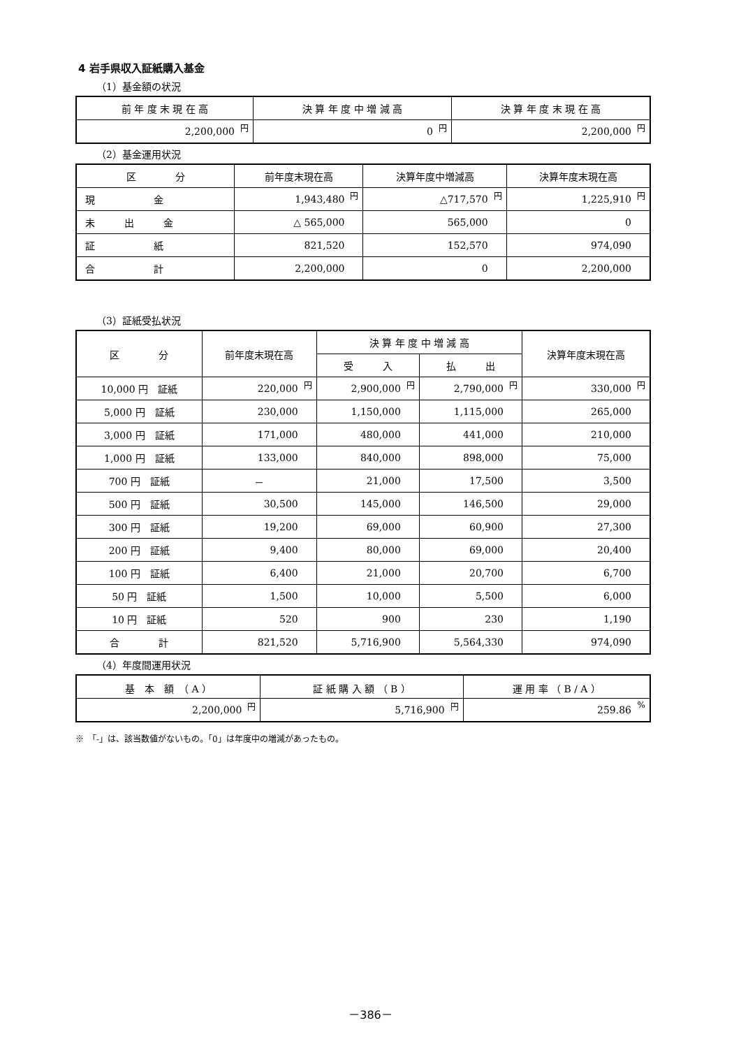4 岩手県収入証紙購入基金
（1）基金額の状況
| 前 年 度 末 現 在 高 | 決 算 年 度 中 増 減 高 | 決 算 年 度 末 現 在 高 |
| --- | --- | --- |
| 2,200,000 円 | 0 円 | 2,200,000 円 |
（2）基金運用状況
| 区 分 | 前年度末現在高 | 決算年度中増減高 | 決算年度末現在高 |
| --- | --- | --- | --- |
| 現 金 | 1,943,480 円 | △717,570 円 | 1,225,910 円 |
| 未 出 金 | △ 565,000 | 565,000 | 0 |
| 証 紙 | 821,520 | 152,570 | 974,090 |
| 合 計 | 2,200,000 | 0 | 2,200,000 |
（3）証紙受払状況
| 区 分 | 前年度末現在高 | 決 算 年 度 中 増 減 高 | | 決算年度末現在高 |
| --- | --- | --- | --- | --- |
| | | 受 入 | 払 出 | |
| 10,000 円 証紙 | 220,000 円 | 2,900,000 円 | 2,790,000 円 | 330,000 円 |
| 5,000 円 証紙 | 230,000 | 1,150,000 | 1,115,000 | 265,000 |
| 3,000 円 証紙 | 171,000 | 480,000 | 441,000 | 210,000 |
| 1,000 円 証紙 | 133,000 | 840,000 | 898,000 | 75,000 |
| 700 円 証紙 | － | 21,000 | 17,500 | 3,500 |
| 500 円 証紙 | 30,500 | 145,000 | 146,500 | 29,000 |
| 300 円 証紙 | 19,200 | 69,000 | 60,900 | 27,300 |
| 200 円 証紙 | 9,400 | 80,000 | 69,000 | 20,400 |
| 100 円 証紙 | 6,400 | 21,000 | 20,700 | 6,700 |
| 50 円 証紙 | 1,500 | 10,000 | 5,500 | 6,000 |
| 10 円 証紙 | 520 | 900 | 230 | 1,190 |
| 合 計 | 821,520 | 5,716,900 | 5,564,330 | 974,090 |
（4）年度間運用状況
| 基 本 額 （ A ） | 証 紙 購 入 額 （ B ） | 運 用 率 （ B / A ） |
| --- | --- | --- |
| 2,200,000 円 | 5,716,900 円 | 259.86 % |
※　「-」は、該当数値がないもの。「0」は年度中の増減があったもの。
－386－